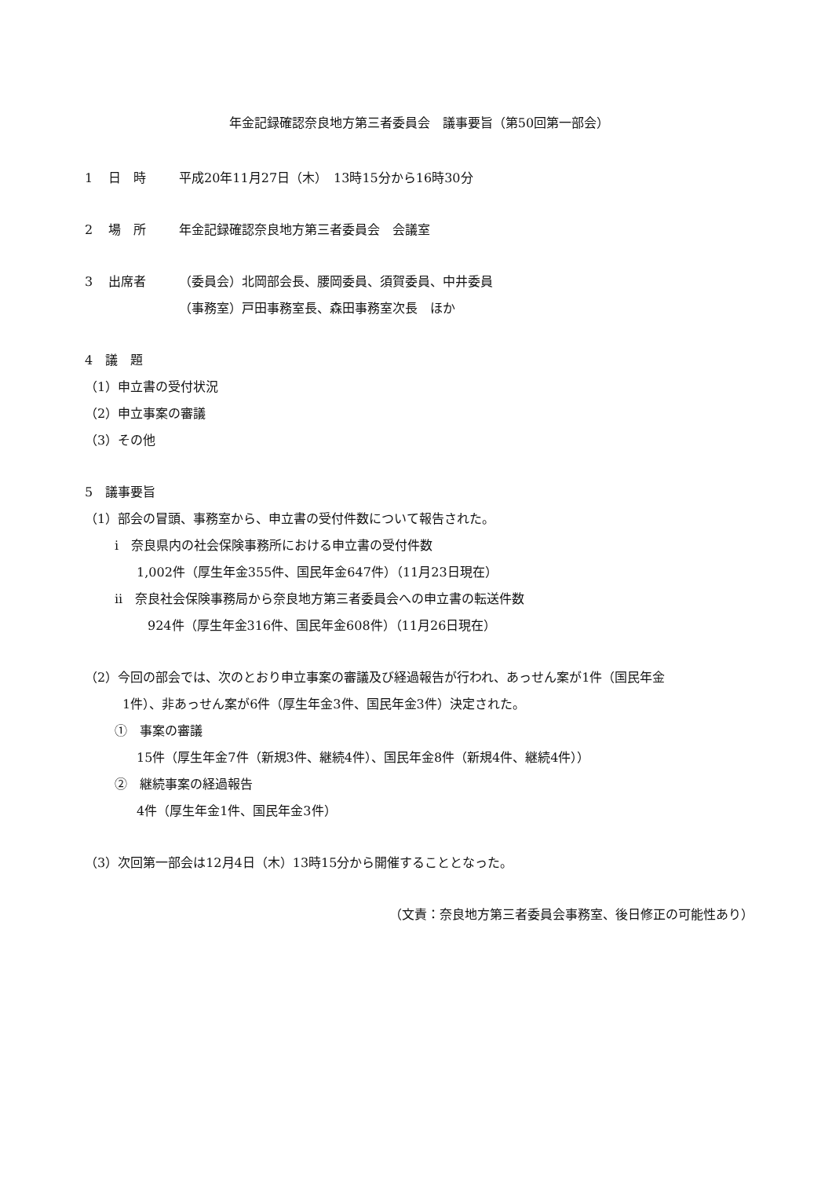年金記録確認奈良地方第三者委員会　議事要旨（第50回第一部会）
1 日　時 平成20年11月27日（木）　13時15分から16時30分
2 場　所 年金記録確認奈良地方第三者委員会　会議室
3 出席者 （委員会）北岡部会長、腰岡委員、須賀委員、中井委員
（事務室）戸田事務室長、森田事務室次長　ほか
4　議　題
（1）申立書の受付状況
（2）申立事案の審議
（3）その他
5　議事要旨
（1）部会の冒頭、事務室から、申立書の受付件数について報告された。
i　奈良県内の社会保険事務所における申立書の受付件数
1,002件（厚生年金355件、国民年金647件）（11月23日現在）
ii　奈良社会保険事務局から奈良地方第三者委員会への申立書の転送件数
924件（厚生年金316件、国民年金608件）（11月26日現在）
（2）今回の部会では、次のとおり申立事案の審議及び経過報告が行われ、あっせん案が1件（国民年金
1件）、非あっせん案が6件（厚生年金3件、国民年金3件）決定された。
①　事案の審議
15件（厚生年金7件（新規3件、継続4件）、国民年金8件（新規4件、継続4件））
②　継続事案の経過報告
4件（厚生年金1件、国民年金3件）
（3）次回第一部会は12月4日（木）13時15分から開催することとなった。
（文責：奈良地方第三者委員会事務室、後日修正の可能性あり）